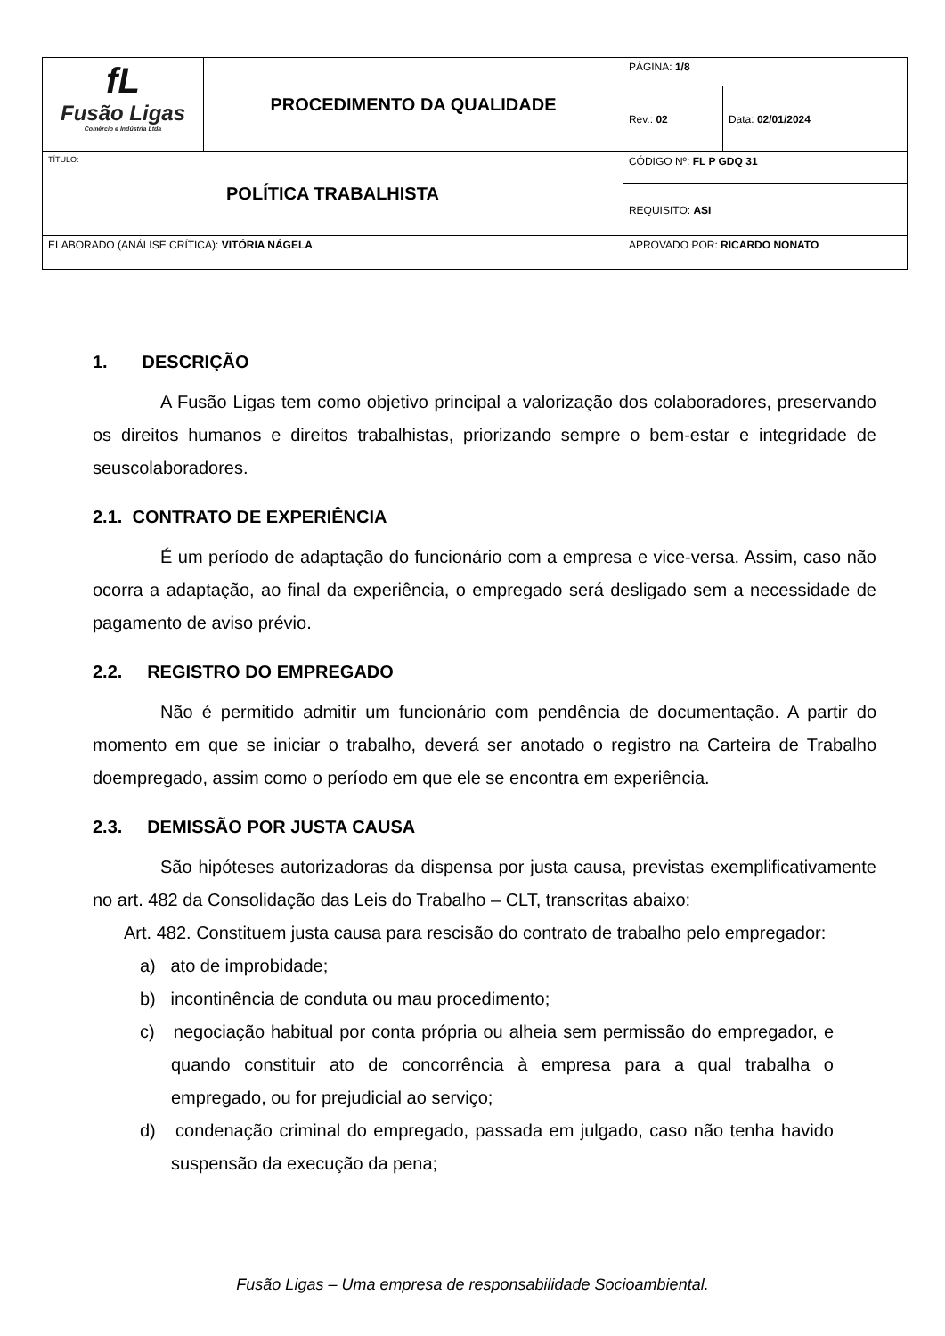| fL Fusão Ligas Comércio e Indústria Ltda | PROCEDIMENTO DA QUALIDADE | | PÁGINA: 1/8 | |
| | | | Rev.: 02 | Data: 02/01/2024 |
| TÍTULO: POLÍTICA TRABALHISTA | | | CÓDIGO Nº: FL P GDQ 31 | |
| | | | REQUISITO: ASI | |
| ELABORADO (ANÁLISE CRÍTICA): VITÓRIA NÁGELA | | APROVADO POR: RICARDO NONATO | | |
1. DESCRIÇÃO
A Fusão Ligas tem como objetivo principal a valorização dos colaboradores, preservando os direitos humanos e direitos trabalhistas, priorizando sempre o bem-estar e integridade de seuscolaboradores.
2.1. CONTRATO DE EXPERIÊNCIA
É um período de adaptação do funcionário com a empresa e vice-versa. Assim, caso não ocorra a adaptação, ao final da experiência, o empregado será desligado sem a necessidade de pagamento de aviso prévio.
2.2. REGISTRO DO EMPREGADO
Não é permitido admitir um funcionário com pendência de documentação. A partir do momento em que se iniciar o trabalho, deverá ser anotado o registro na Carteira de Trabalho doempregado, assim como o período em que ele se encontra em experiência.
2.3. DEMISSÃO POR JUSTA CAUSA
São hipóteses autorizadoras da dispensa por justa causa, previstas exemplificativamente no art. 482 da Consolidação das Leis do Trabalho – CLT, transcritas abaixo:
Art. 482. Constituem justa causa para rescisão do contrato de trabalho pelo empregador:
a) ato de improbidade;
b) incontinência de conduta ou mau procedimento;
c) negociação habitual por conta própria ou alheia sem permissão do empregador, e quando constituir ato de concorrência à empresa para a qual trabalha o empregado, ou for prejudicial ao serviço;
d) condenação criminal do empregado, passada em julgado, caso não tenha havido suspensão da execução da pena;
Fusão Ligas – Uma empresa de responsabilidade Socioambiental.